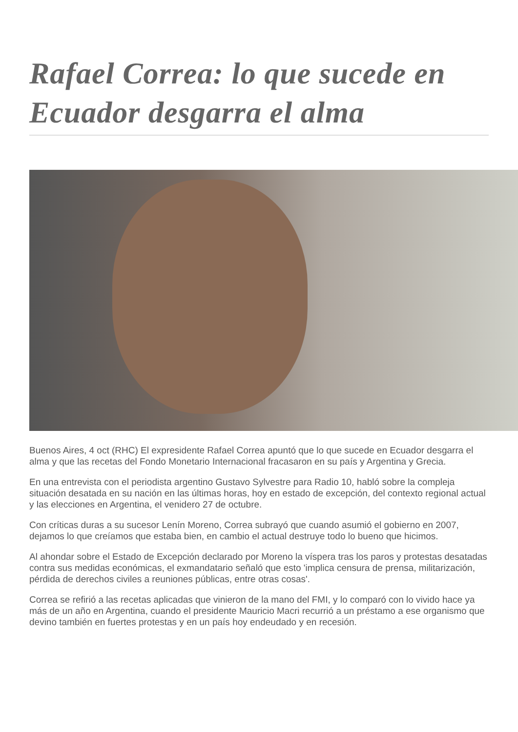Rafael Correa: lo que sucede en Ecuador desgarra el alma
Buenos Aires, 4 oct (RHC) El expresidente Rafael Correa apuntó que lo que sucede en Ecuador desgarra el alma y que las recetas del Fondo Monetario Internacional fracasaron en su país y Argentina y Grecia.
En una entrevista con el periodista argentino Gustavo Sylvestre para Radio 10, habló sobre la compleja situación desatada en su nación en las últimas horas, hoy en estado de excepción, del contexto regional actual y las elecciones en Argentina, el venidero 27 de octubre.
Con críticas duras a su sucesor Lenín Moreno, Correa subrayó que cuando asumió el gobierno en 2007, dejamos lo que creíamos que estaba bien, en cambio el actual destruye todo lo bueno que hicimos.
Al ahondar sobre el Estado de Excepción declarado por Moreno la víspera tras los paros y protestas desatadas contra sus medidas económicas, el exmandatario señaló que esto 'implica censura de prensa, militarización, pérdida de derechos civiles a reuniones públicas, entre otras cosas'.
Correa se refirió a las recetas aplicadas que vinieron de la mano del FMI, y lo comparó con lo vivido hace ya más de un año en Argentina, cuando el presidente Mauricio Macri recurrió a un préstamo a ese organismo que devino también en fuertes protestas y en un país hoy endeudado y en recesión.